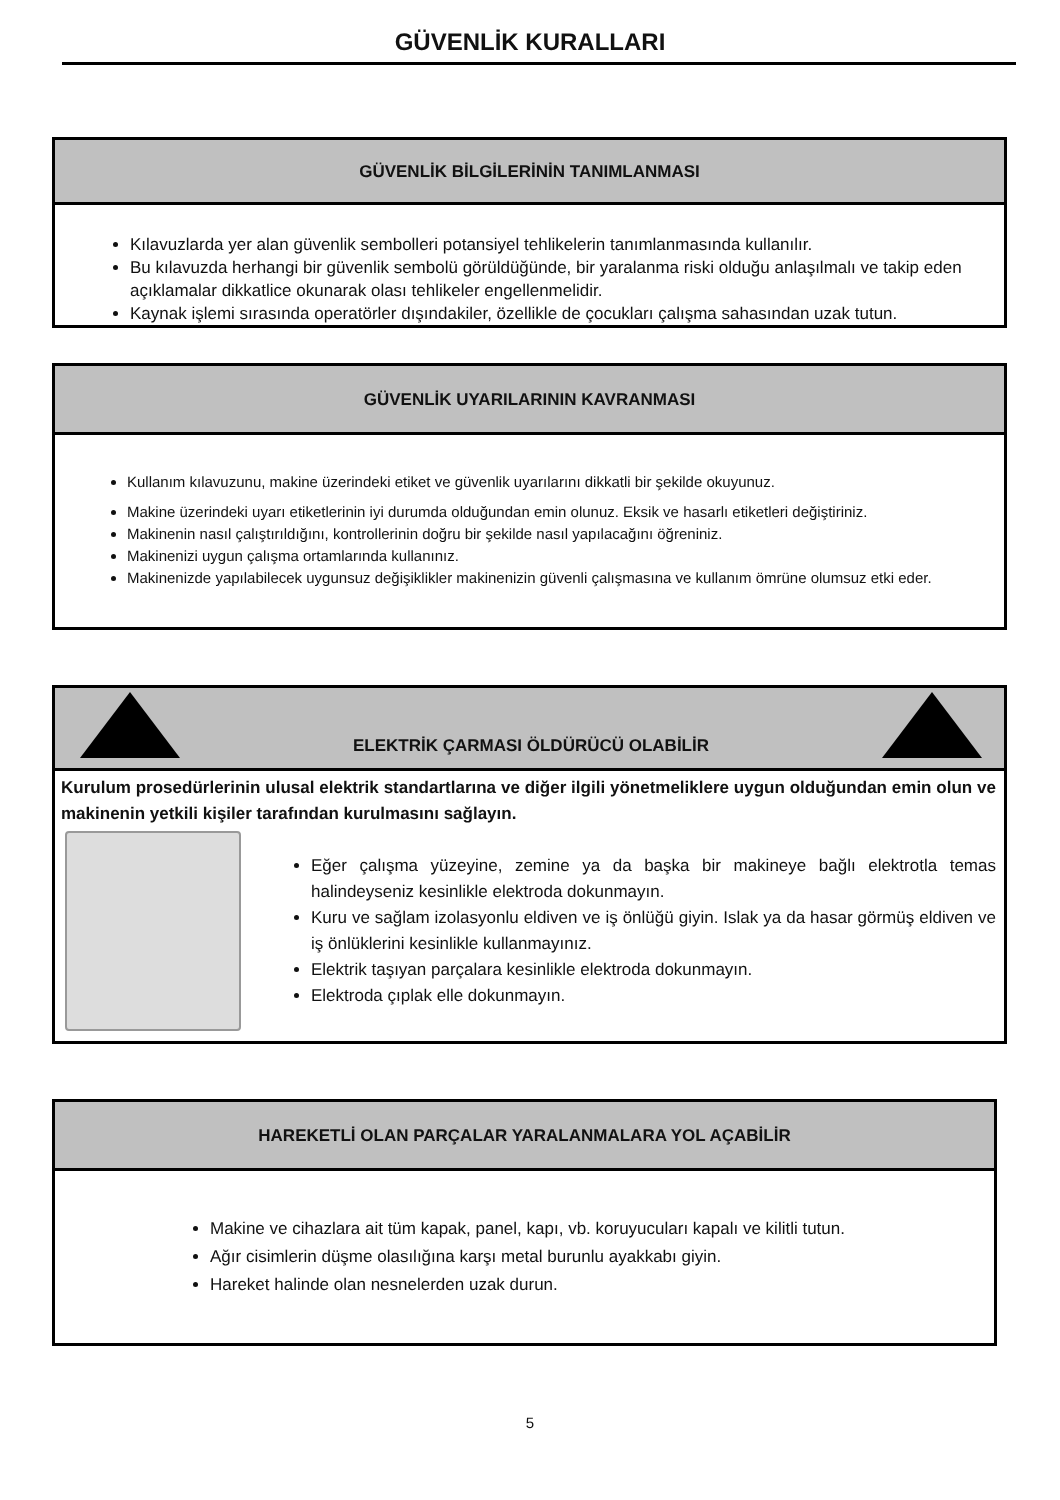GÜVENLİK KURALLARI
GÜVENLİK BİLGİLERİNİN TANIMLANMASI
Kılavuzlarda yer alan güvenlik sembolleri potansiyel tehlikelerin tanımlanmasında kullanılır.
Bu kılavuzda herhangi bir güvenlik sembolü görüldüğünde, bir yaralanma riski olduğu anlaşılmalı ve takip eden açıklamalar dikkatlice okunarak olası tehlikeler engellenmelidir.
Kaynak işlemi sırasında operatörler dışındakiler, özellikle de çocukları çalışma sahasından uzak tutun.
GÜVENLİK UYARILARININ KAVRANMASI
Kullanım kılavuzunu, makine üzerindeki etiket ve güvenlik uyarılarını dikkatli bir şekilde okuyunuz.
Makine üzerindeki uyarı etiketlerinin iyi durumda olduğundan emin olunuz. Eksik ve hasarlı etiketleri değiştiriniz.
Makinenin nasıl çalıştırıldığını, kontrollerinin doğru bir şekilde nasıl yapılacağını öğreniniz.
Makinenizi uygun çalışma ortamlarında kullanınız.
Makinenizde yapılabilecek uygunsuz değişiklikler makinenizin güvenli çalışmasına ve kullanım ömrüne olumsuz etki eder.
ELEKTRİK ÇARMASI ÖLDÜRÜCÜ OLABİLİR
Kurulum prosedürlerinin ulusal elektrik standartlarına ve diğer ilgili yönetmeliklere uygun olduğundan emin olun ve makinenin yetkili kişiler tarafından kurulmasını sağlayın.
Eğer çalışma yüzeyine, zemine ya da başka bir makineye bağlı elektrotla temas halindeyseniz kesinlikle elektroda dokunmayın.
Kuru ve sağlam izolasyonlu eldiven ve iş önlüğü giyin. Islak ya da hasar görmüş eldiven ve iş önlüklerini kesinlikle kullanmayınız.
Elektrik taşıyan parçalara kesinlikle elektroda dokunmayın.
Elektroda çıplak elle dokunmayın.
HAREKETLİ OLAN PARÇALAR YARALANMALARA YOL AÇABİLİR
Makine ve cihazlara ait tüm kapak, panel, kapı, vb. koruyucuları kapalı ve kilitli tutun.
Ağır cisimlerin düşme olasılığına karşı metal burunlu ayakkabı giyin.
Hareket halinde olan nesnelerden uzak durun.
5